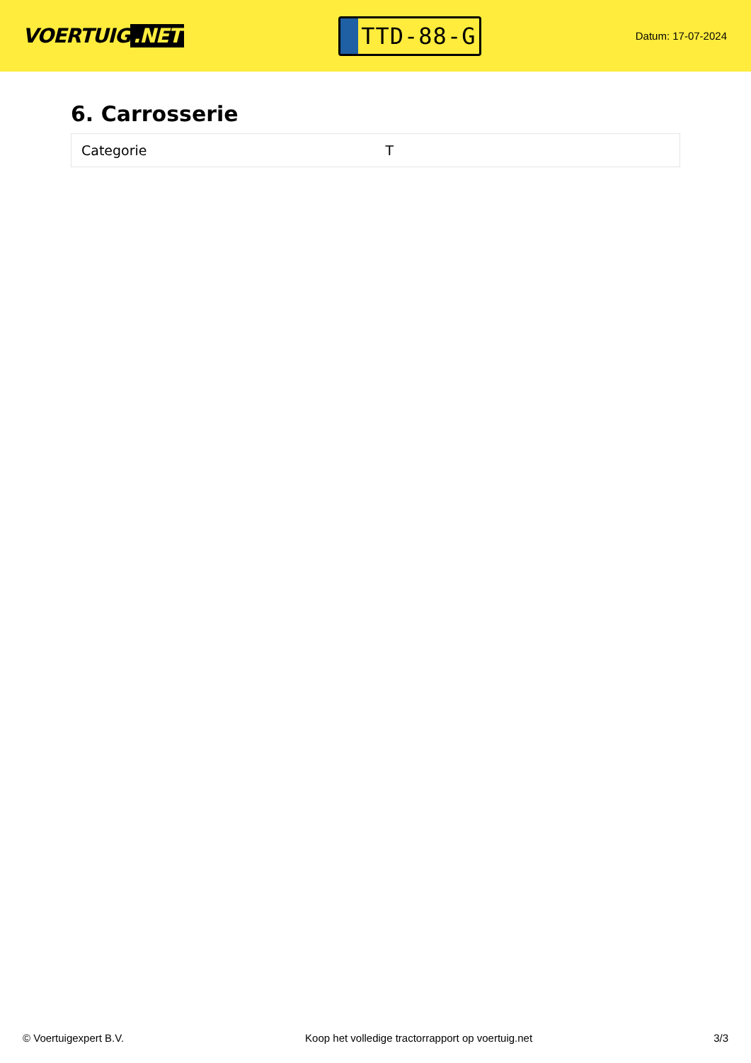VOERTUIG.NET
TTD-88-G
Datum: 17-07-2024
6. Carrosserie
| Categorie | T |
© Voertuigexpert B.V. Koop het volledige tractorrapport op voertuig.net 3/3